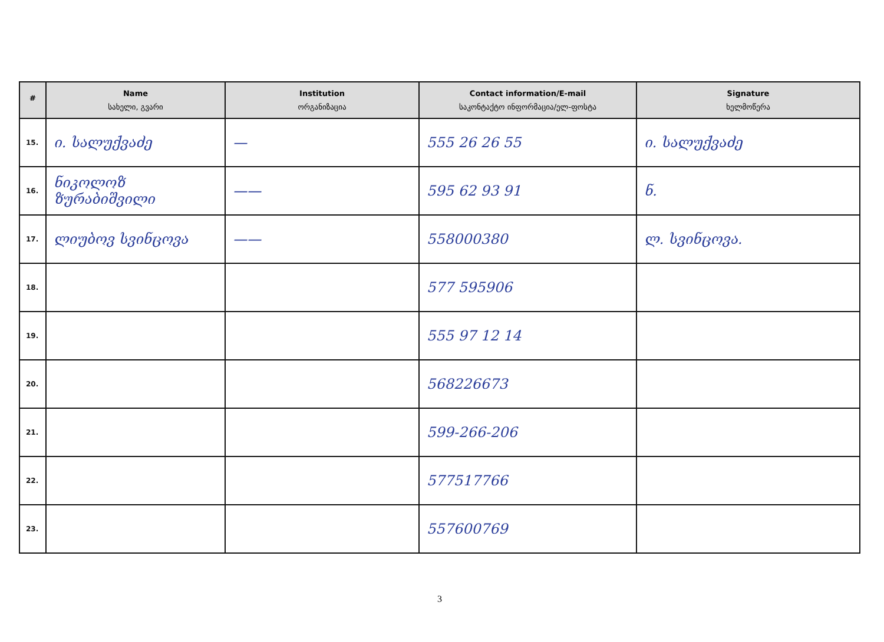| # | Name სახელი, გვარი | Institution ორგანიზაცია | Contact information/E-mail საკონტაქტო ინფორმაცია/ელ-ფოსტა | Signature ხელმოწერა |
| --- | --- | --- | --- | --- |
| 15. | ი. სალუქვაძე | — | 555 26 26 55 | ი. სალუქვაძე |
| 16. | ნიკოლოზ ზურაბიშვილი | —— | 595 62 93 91 | ნ. |
| 17. | ლიუბოვ სვინცოვა | —— | 558000380 | ლ. სვინცოვა. |
| 18. | | | 577 595906 | |
| 19. | | | 555 97 12 14 | |
| 20. | | | 568226673 | |
| 21. | | | 599-266-206 | |
| 22. | | | 577517766 | |
| 23. | | | 557600769 | |
3